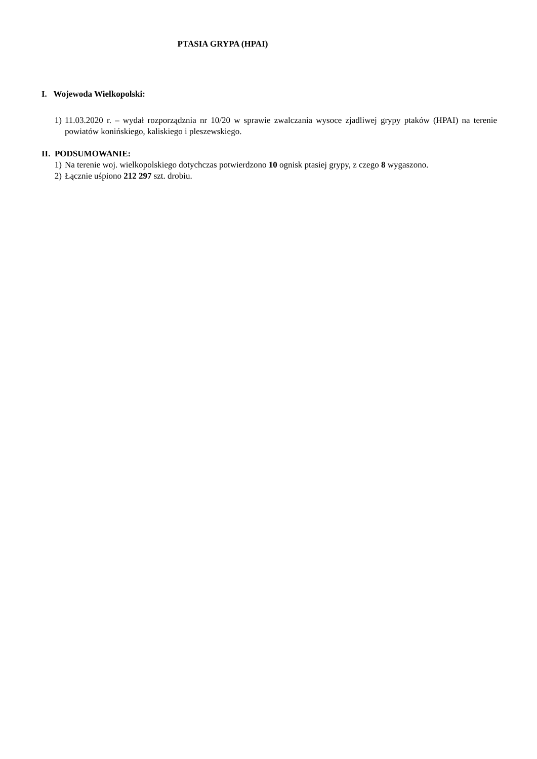PTASIA GRYPA (HPAI)
I. Wojewoda Wielkopolski:
1) 11.03.2020 r. – wydał rozporządznia nr 10/20 w sprawie zwalczania wysoce zjadliwej grypy ptaków (HPAI) na terenie powiatów konińskiego, kaliskiego i pleszewskiego.
II. PODSUMOWANIE:
1) Na terenie woj. wielkopolskiego dotychczas potwierdzono 10 ognisk ptasiej grypy, z czego 8 wygaszono.
2) Łącznie uśpiono 212 297 szt. drobiu.